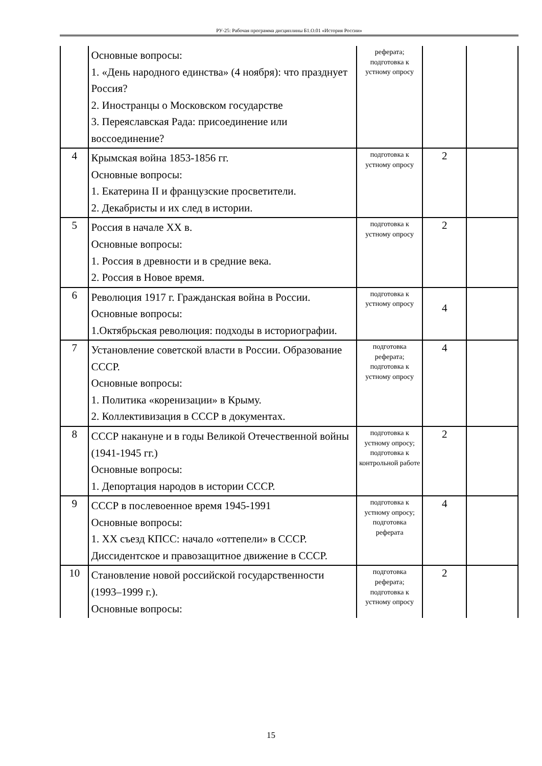РУ-25: Рабочая программа дисциплины Б1.О.01 «История России»
| | Основные вопросы: 1. «День народного единства» (4 ноября): что празднует Россия? 2. Иностранцы о Московском государстве 3. Переяславская Рада: присоединение или воссоединение? | реферата; подготовка к устному опросу | | |
| 4 | Крымская война 1853-1856 гг. Основные вопросы: 1. Екатерина II и французские просветители. 2. Декабристы и их след в истории. | подготовка к устному опросу | 2 | |
| 5 | Россия в начале XX в. Основные вопросы: 1. Россия в древности и в средние века. 2. Россия в Новое время. | подготовка к устному опросу | 2 | |
| 6 | Революция 1917 г. Гражданская война в России. Основные вопросы: 1.Октябрьская революция: подходы в историографии. | подготовка к устному опросу | 4 | |
| 7 | Установление советской власти в России. Образование СССР. Основные вопросы: 1. Политика «коренизации» в Крыму. 2. Коллективизация в СССР в документах. | подготовка реферата; подготовка к устному опросу | 4 | |
| 8 | СССР накануне и в годы Великой Отечественной войны (1941-1945 гг.) Основные вопросы: 1. Депортация народов в истории СССР. | подготовка к устному опросу; подготовка к контрольной работе | 2 | |
| 9 | СССР в послевоенное время 1945-1991 Основные вопросы: 1. XX съезд КПСС: начало «оттепели» в СССР. Диссидентское и правозащитное движение в СССР. | подготовка к устному опросу; подготовка реферата | 4 | |
| 10 | Становление новой российской государственности (1993–1999 г.). Основные вопросы: | подготовка реферата; подготовка к устному опросу | 2 | |
15